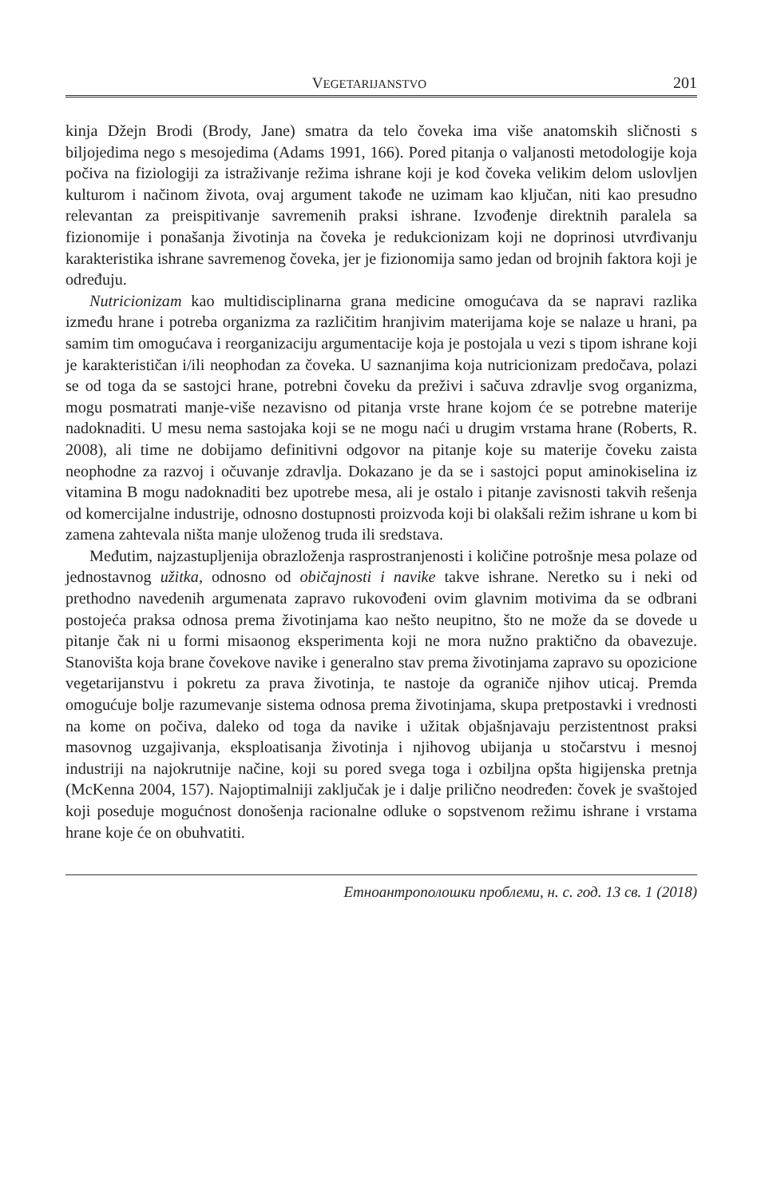VEGETARIJANSTVO 201
kinja Džejn Brodi (Brody, Jane) smatra da telo čoveka ima više anatomskih sličnosti s biljojedima nego s mesojedima (Adams 1991, 166). Pored pitanja o valjanosti metodologije koja počiva na fiziologiji za istraživanje režima ishrane koji je kod čoveka velikim delom uslovljen kulturom i načinom života, ovaj argument takođe ne uzimam kao ključan, niti kao presudno relevantan za preispitivanje savremenih praksi ishrane. Izvođenje direktnih paralela sa fizionomije i ponašanja životinja na čoveka je redukcionizam koji ne doprinosi utvrđivanju karakteristika ishrane savremenog čoveka, jer je fizionomija samo jedan od brojnih faktora koji je određuju.
Nutricionizam kao multidisciplinarna grana medicine omogućava da se napravi razlika između hrane i potreba organizma za različitim hranjivim materijama koje se nalaze u hrani, pa samim tim omogućava i reorganizaciju argumentacije koja je postojala u vezi s tipom ishrane koji je karakterističan i/ili neophodan za čoveka. U saznanjima koja nutricionizam predočava, polazi se od toga da se sastojci hrane, potrebni čoveku da preživi i sačuva zdravlje svog organizma, mogu posmatrati manje-više nezavisno od pitanja vrste hrane kojom će se potrebne materije nadoknaditi. U mesu nema sastojaka koji se ne mogu naći u drugim vrstama hrane (Roberts, R. 2008), ali time ne dobijamo definitivni odgovor na pitanje koje su materije čoveku zaista neophodne za razvoj i očuvanje zdravlja. Dokazano je da se i sastojci poput aminokiselina iz vitamina B mogu nadoknaditi bez upotrebe mesa, ali je ostalo i pitanje zavisnosti takvih rešenja od komercijalne industrije, odnosno dostupnosti proizvoda koji bi olakšali režim ishrane u kom bi zamena zahtevala ništa manje uloženog truda ili sredstava.
Međutim, najzastupljenija obrazloženja rasprostranjenosti i količine potrošnje mesa polaze od jednostavnog užitka, odnosno od običajnosti i navike takve ishrane. Neretko su i neki od prethodno navedenih argumenata zapravo rukovođeni ovim glavnim motivima da se odbrani postojeća praksa odnosa prema životinjama kao nešto neupitno, što ne može da se dovede u pitanje čak ni u formi misaonog eksperimenta koji ne mora nužno praktično da obavezuje. Stanovišta koja brane čovekove navike i generalno stav prema životinjama zapravo su opozicione vegetarijanstvu i pokretu za prava životinja, te nastoje da ograniče njihov uticaj. Premda omogućuje bolje razumevanje sistema odnosa prema životinjama, skupa pretpostavki i vrednosti na kome on počiva, daleko od toga da navike i užitak objašnjavaju perzistentnost praksi masovnog uzgajivanja, eksploatisanja životinja i njihovog ubijanja u stočarstvu i mesnoj industriji na najokrutnije načine, koji su pored svega toga i ozbiljna opšta higijenska pretnja (McKenna 2004, 157). Najoptimalniji zaključak je i dalje prilično neodređen: čovek je svaštojed koji poseduje mogućnost donošenja racionalne odluke o sopstvenom režimu ishrane i vrstama hrane koje će on obuhvatiti.
Етноантрополошки проблеми, н. с. год. 13 св. 1 (2018)